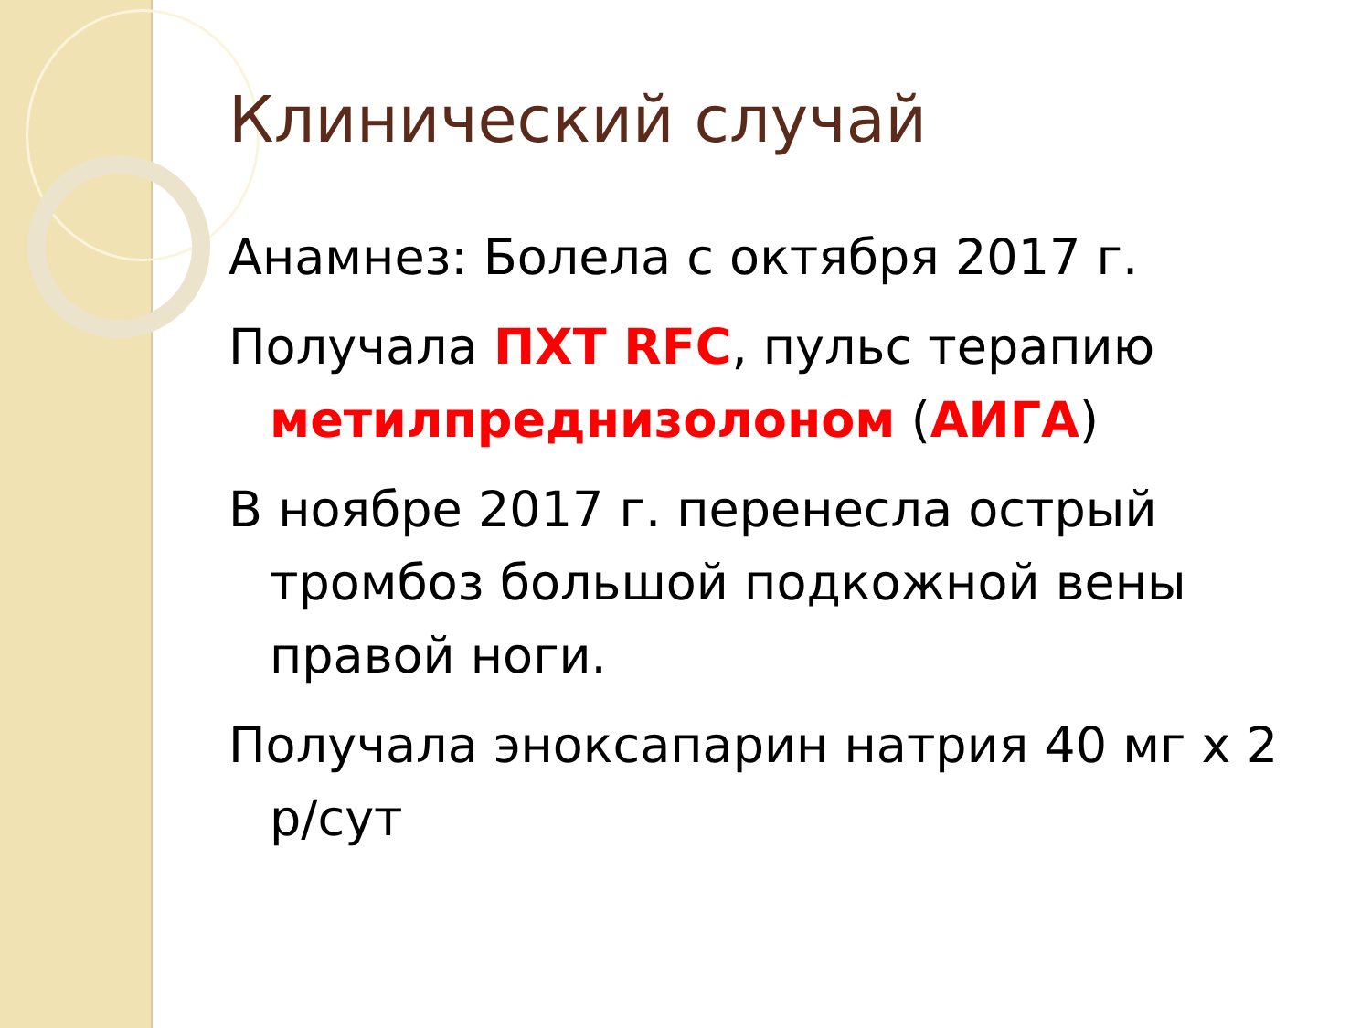Клинический случай
Анамнез: Болела с октября 2017 г.
Получала ПХТ RFC, пульс терапию метилпреднизолоном (АИГА)
В ноябре 2017 г. перенесла острый тромбоз большой подкожной вены правой ноги.
Получала эноксапарин натрия 40 мг х 2 р/сут